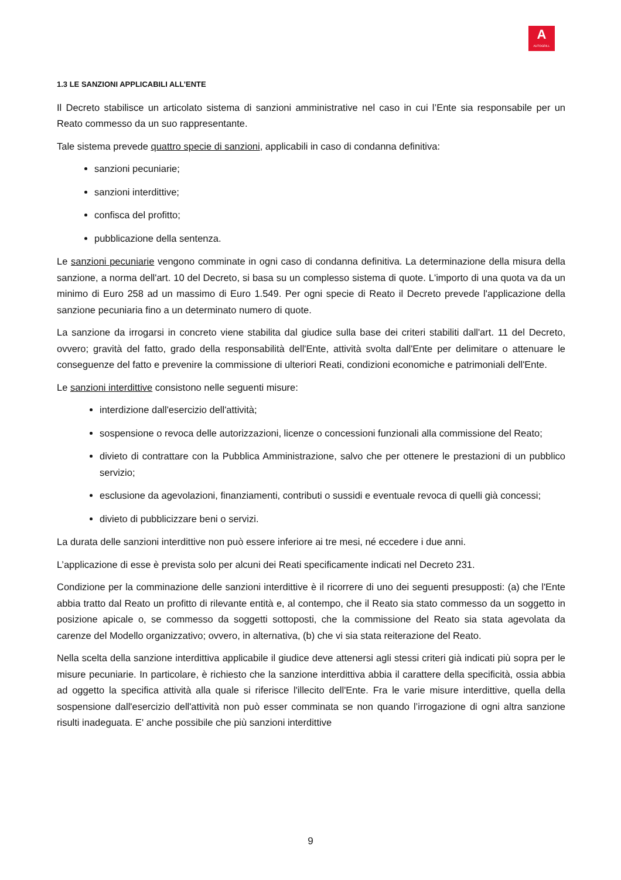A
AUTOGRILL
1.3 LE SANZIONI APPLICABILI ALL’ENTE
Il Decreto stabilisce un articolato sistema di sanzioni amministrative nel caso in cui l’Ente sia responsabile per un Reato commesso da un suo rappresentante.
Tale sistema prevede quattro specie di sanzioni, applicabili in caso di condanna definitiva:
sanzioni pecuniarie;
sanzioni interdittive;
confisca del profitto;
pubblicazione della sentenza.
Le sanzioni pecuniarie vengono comminate in ogni caso di condanna definitiva. La determinazione della misura della sanzione, a norma dell'art. 10 del Decreto, si basa su un complesso sistema di quote. L'importo di una quota va da un minimo di Euro 258 ad un massimo di Euro 1.549. Per ogni specie di Reato il Decreto prevede l'applicazione della sanzione pecuniaria fino a un determinato numero di quote.
La sanzione da irrogarsi in concreto viene stabilita dal giudice sulla base dei criteri stabiliti dall'art. 11 del Decreto, ovvero; gravità del fatto, grado della responsabilità dell'Ente, attività svolta dall'Ente per delimitare o attenuare le conseguenze del fatto e prevenire la commissione di ulteriori Reati, condizioni economiche e patrimoniali dell'Ente.
Le sanzioni interdittive consistono nelle seguenti misure:
interdizione dall'esercizio dell'attività;
sospensione o revoca delle autorizzazioni, licenze o concessioni funzionali alla commissione del Reato;
divieto di contrattare con la Pubblica Amministrazione, salvo che per ottenere le prestazioni di un pubblico servizio;
esclusione da agevolazioni, finanziamenti, contributi o sussidi e eventuale revoca di quelli già concessi;
divieto di pubblicizzare beni o servizi.
La durata delle sanzioni interdittive non può essere inferiore ai tre mesi, né eccedere i due anni.
L’applicazione di esse è prevista solo per alcuni dei Reati specificamente indicati nel Decreto 231.
Condizione per la comminazione delle sanzioni interdittive è il ricorrere di uno dei seguenti presupposti: (a) che l'Ente abbia tratto dal Reato un profitto di rilevante entità e, al contempo, che il Reato sia stato commesso da un soggetto in posizione apicale o, se commesso da soggetti sottoposti, che la commissione del Reato sia stata agevolata da carenze del Modello organizzativo; ovvero, in alternativa, (b) che vi sia stata reiterazione del Reato.
Nella scelta della sanzione interdittiva applicabile il giudice deve attenersi agli stessi criteri già indicati più sopra per le misure pecuniarie. In particolare, è richiesto che la sanzione interdittiva abbia il carattere della specificità, ossia abbia ad oggetto la specifica attività alla quale si riferisce l'illecito dell'Ente. Fra le varie misure interdittive, quella della sospensione dall'esercizio dell'attività non può esser comminata se non quando l’irrogazione di ogni altra sanzione risulti inadeguata. E' anche possibile che più sanzioni interdittive
9